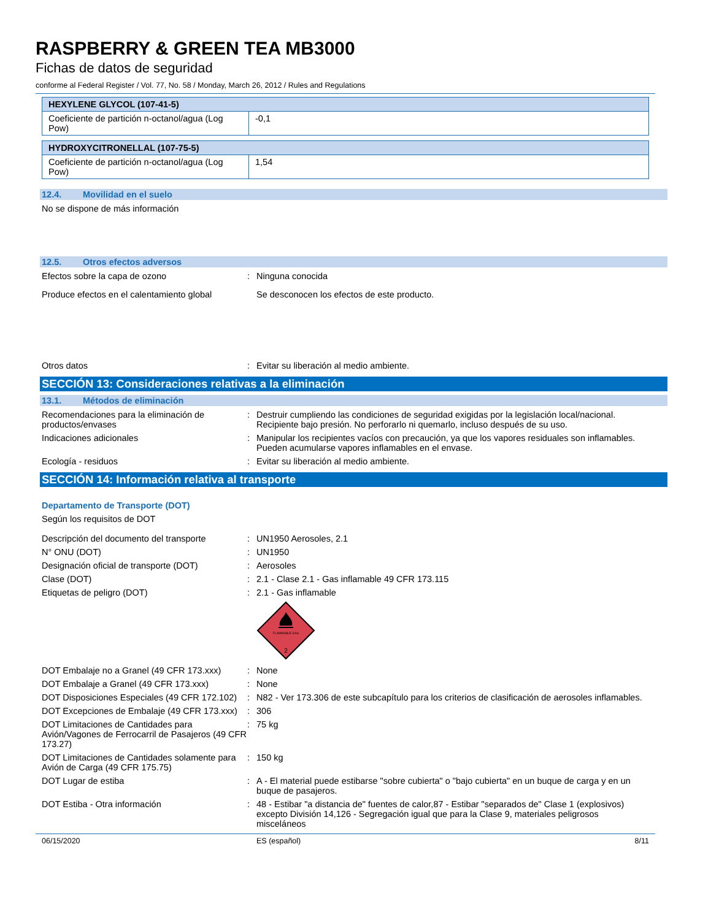RASPBERRY & GREEN TEA MB3000
Fichas de datos de seguridad
conforme al Federal Register / Vol. 77, No. 58 / Monday, March 26, 2012 / Rules and Regulations
| HEXYLENE GLYCOL (107-41-5) | |
| --- | --- |
| Coeficiente de partición n-octanol/agua (Log Pow) | -0,1 |
| HYDROXYCITRONELLAL (107-75-5) | |
| --- | --- |
| Coeficiente de partición n-octanol/agua (Log Pow) | 1,54 |
12.4. Movilidad en el suelo
No se dispone de más información
12.5. Otros efectos adversos
Efectos sobre la capa de ozono : Ninguna conocida
Produce efectos en el calentamiento global
Se desconocen los efectos de este producto.
Otros datos : Evitar su liberación al medio ambiente.
SECCIÓN 13: Consideraciones relativas a la eliminación
13.1. Métodos de eliminación
Recomendaciones para la eliminación de productos/envases
: Destruir cumpliendo las condiciones de seguridad exigidas por la legislación local/nacional. Recipiente bajo presión. No perforarlo ni quemarlo, incluso después de su uso.
Indicaciones adicionales : Manipular los recipientes vacíos con precaución, ya que los vapores residuales son inflamables. Pueden acumularse vapores inflamables en el envase.
Ecología - residuos : Evitar su liberación al medio ambiente.
SECCIÓN 14: Información relativa al transporte
Departamento de Transporte (DOT)
Según los requisitos de DOT
Descripción del documento del transporte
: UN1950 Aerosoles, 2.1
N° ONU (DOT) : UN1950
Designación oficial de transporte (DOT)
: Aerosoles
Clase (DOT) : 2.1 - Clase 2.1 - Gas inflamable 49 CFR 173.115
Etiquetas de peligro (DOT) : 2.1 - Gas inflamable
FLAMMABLE GAS
2
DOT Embalaje no a Granel (49 CFR 173.xxx)
: None
DOT Embalaje a Granel (49 CFR 173.xxx) : None
DOT Disposiciones Especiales (49 CFR 172.102)
: N82 - Ver 173.306 de este subcapítulo para los criterios de clasificación de aerosoles inflamables.
DOT Excepciones de Embalaje (49 CFR 173.xxx)
: 306
DOT Limitaciones de Cantidades para Avión/Vagones de Ferrocarril de Pasajeros (49 CFR 173.27)
: 75 kg
DOT Limitaciones de Cantidades solamente para Avión de Carga (49 CFR 175.75)
: 150 kg
DOT Lugar de estiba : A - El material puede estibarse "sobre cubierta" o "bajo cubierta" en un buque de carga y en un buque de pasajeros.
DOT Estiba - Otra información : 48 - Estibar "a distancia de" fuentes de calor,87 - Estibar "separados de" Clase 1 (explosivos) excepto División 14,126 - Segregación igual que para la Clase 9, materiales peligrosos misceláneos
06/15/2020 ES (español) 8/11